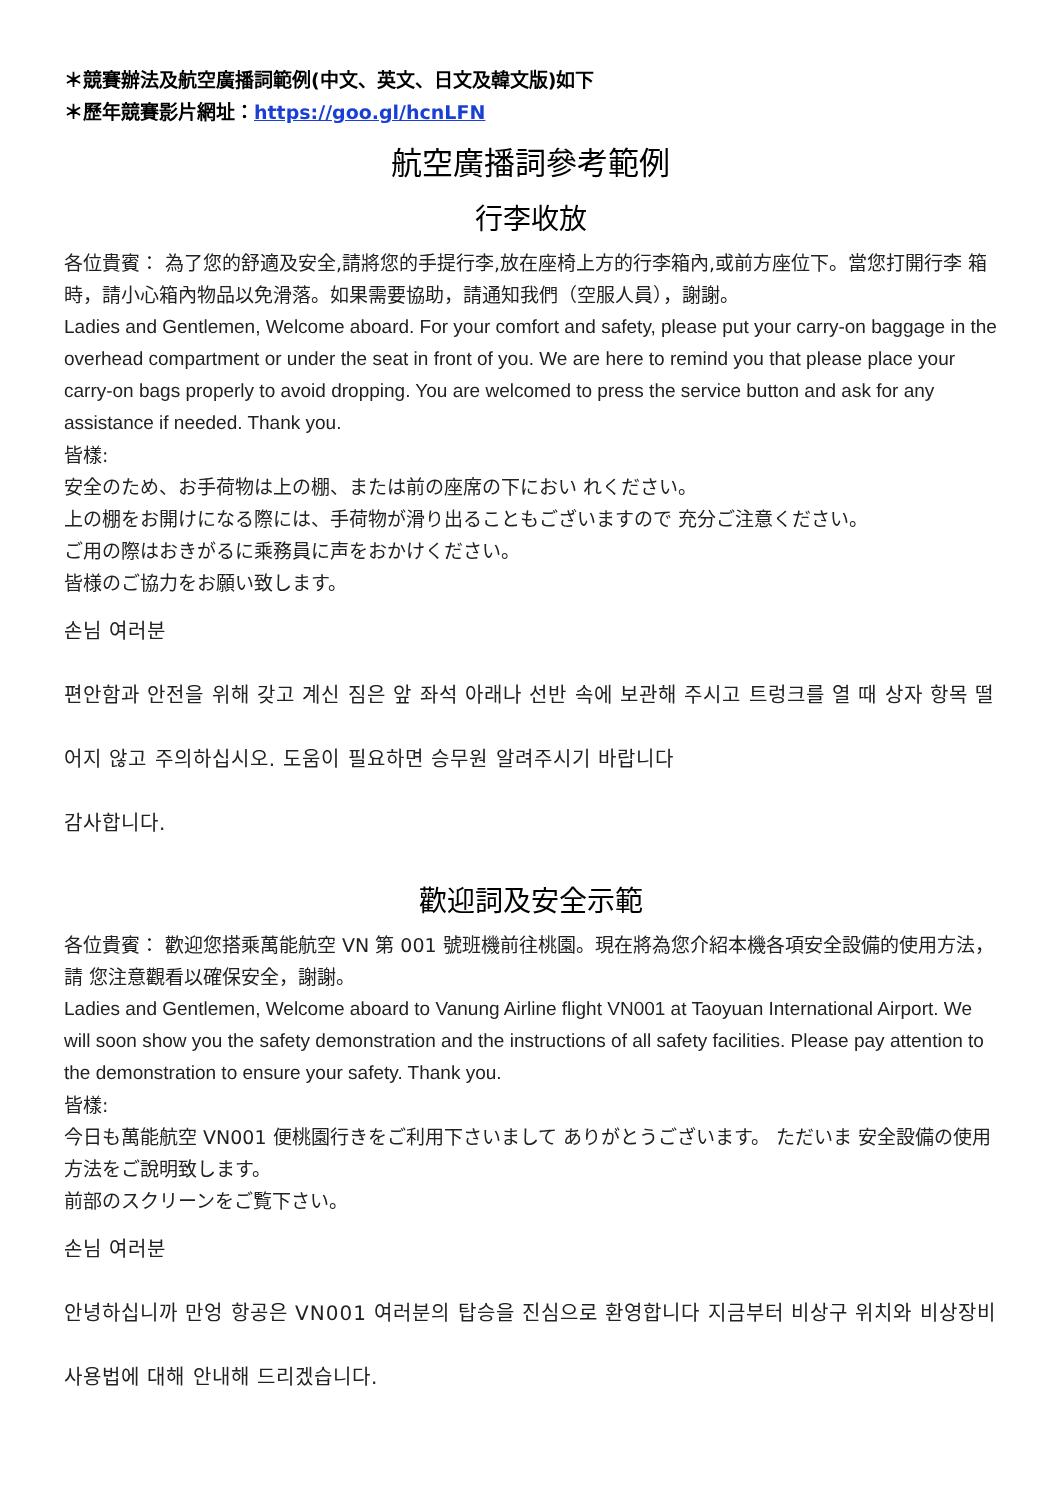＊競賽辦法及航空廣播詞範例(中文、英文、日文及韓文版)如下
＊歷年競賽影片網址：https://goo.gl/hcnLFN
航空廣播詞參考範例
行李收放
各位貴賓： 為了您的舒適及安全,請將您的手提行李,放在座椅上方的行李箱內,或前方座位下。當您打開行李 箱時，請小心箱內物品以免滑落。如果需要協助，請通知我們（空服人員），謝謝。
Ladies and Gentlemen, Welcome aboard. For your comfort and safety, please put your carry-on baggage in the overhead compartment or under the seat in front of you. We are here to remind you that please place your carry-on bags properly to avoid dropping. You are welcomed to press the service button and ask for any assistance if needed. Thank you.
皆樣:
安全のため、お手荷物は上の棚、または前の座席の下におい れください。
上の棚をお開けになる際には、手荷物が滑り出ることもございますので 充分ご注意ください。
ご用の際はおきがるに乘務員に声をおかけください。
皆様のご協力をお願い致します。
손님 여러분
편안함과 안전을 위해 갖고 계신 짐은 앞 좌석 아래나 선반 속에 보관해 주시고 트렁크를 열 때 상자 항목 떨어지 않고 주의하십시오. 도움이 필요하면 승무원 알려주시기 바랍니다
감사합니다.
歡迎詞及安全示範
各位貴賓： 歡迎您搭乘萬能航空 VN 第 001 號班機前往桃園。現在將為您介紹本機各項安全設備的使用方法，請 您注意觀看以確保安全，謝謝。
Ladies and Gentlemen, Welcome aboard to Vanung Airline flight VN001 at Taoyuan International Airport. We will soon show you the safety demonstration and the instructions of all safety facilities. Please pay attention to the demonstration to ensure your safety. Thank you.
皆樣:
今日も萬能航空 VN001 便桃園行きをご利用下さいまして ありがとうございます。 ただいま 安全設備の使用方法をご說明致します。
前部のスクリーンをご覧下さい。
손님 여러분
안녕하십니까 만엉 항공은 VN001 여러분의 탑승을 진심으로 환영합니다 지금부터 비상구 위치와 비상장비 사용법에 대해 안내해 드리겠습니다.